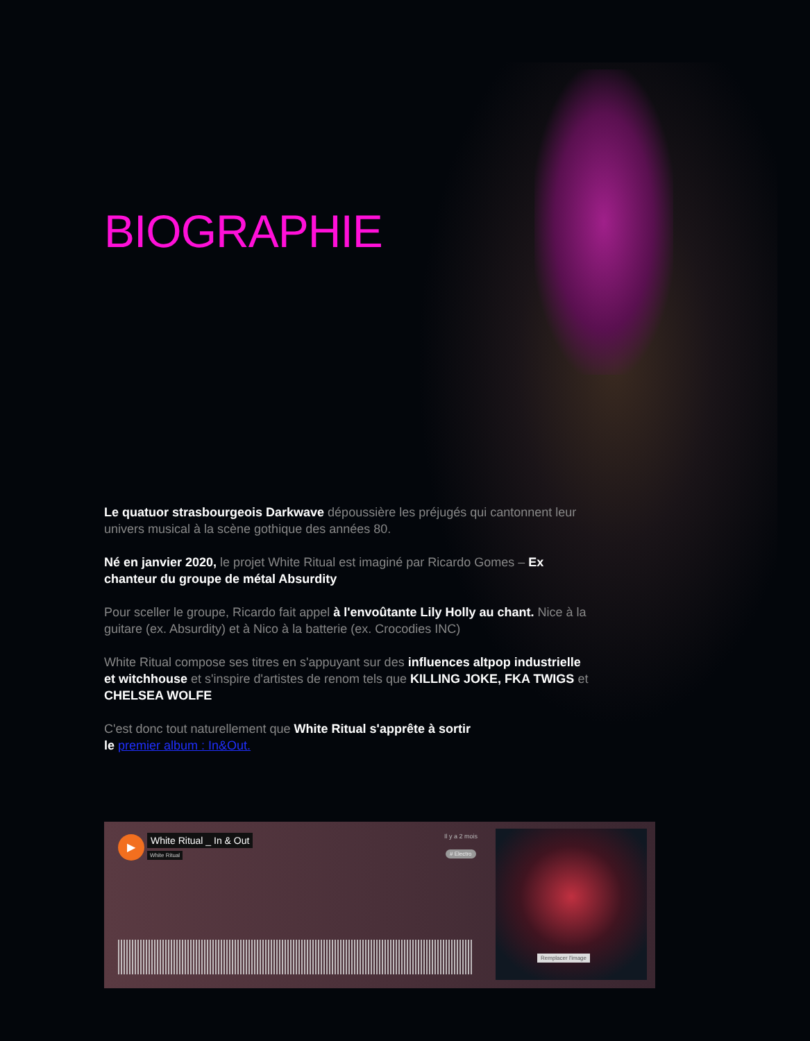BIOGRAPHIE
Le quatuor strasbourgeois Darkwave dépoussière les préjugés qui cantonnent leur univers musical à la scène gothique des années 80.
Né en janvier 2020, le projet White Ritual est imaginé par Ricardo Gomes – Ex chanteur du groupe de métal Absurdity
Pour sceller le groupe, Ricardo fait appel à l'envoûtante Lily Holly au chant. Nice à la guitare (ex. Absurdity) et à Nico à la batterie (ex. Crocodies INC)
White Ritual compose ses titres en s'appuyant sur des influences altpop industrielle et witchhouse et s'inspire d'artistes de renom tels que KILLING JOKE, FKA TWIGS et CHELSEA WOLFE
C'est donc tout naturellement que White Ritual s'apprête à sortir
le premier album : In&Out.
▶ White Ritual _ In & Out
White Ritual
Il y a 2 mois
# Electro
Remplacer l'image